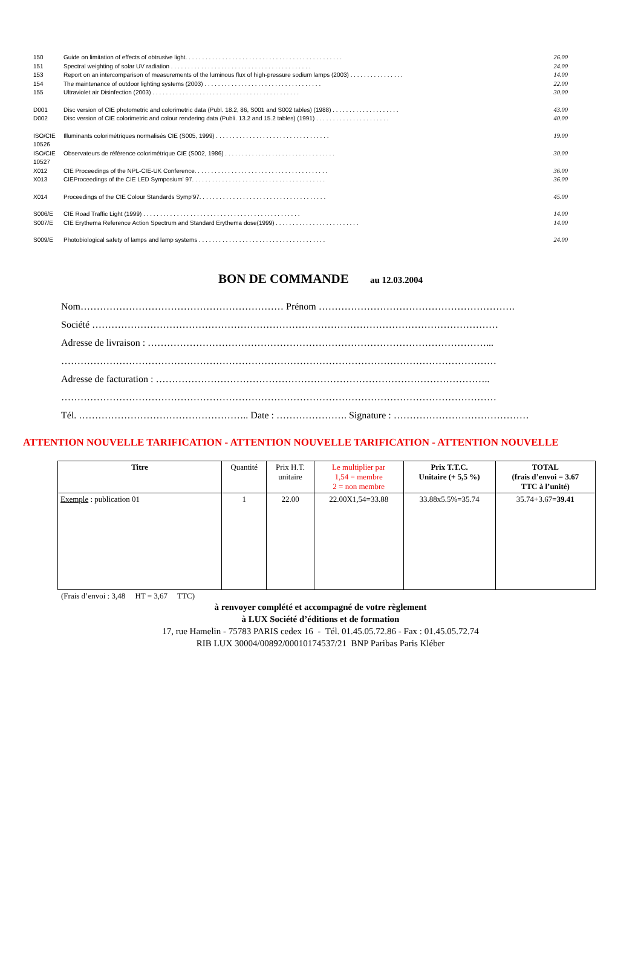| 150 | Guide on limitation of effects of obtrusive light. . . . . . . . . . . . . . . . . . . . . . . . . . . . . . . . . . . . . . . . . . . . . . . | 26.00 |
| 151 | Spectral weighting of solar UV radiation . . . . . . . . . . . . . . . . . . . . . . . . . . . . . . . . . . . . . . . . . . | 24.00 |
| 153 | Report on an intercomparison of measurements of the luminous flux of high-pressure sodium lamps (2003) . . . . . . . . . . . . . . . . | 14.00 |
| 154 | The maintenance of outdoor lighting systems (2003) . . . . . . . . . . . . . . . . . . . . . . . . . . . . . . . . . . . | 22.00 |
| 155 | Ultraviolet air Disinfection (2003) . . . . . . . . . . . . . . . . . . . . . . . . . . . . . . . . . . . . . . . . . . . . | 30.00 |
| D001 | Disc version of CIE photometric and colorimetric data (Publ. 18.2, 86, S001 and S002 tables) (1988) . . . . . . . . . . . . . . . . . . . . | 43.00 |
| D002 | Disc version of CIE colorimetric and colour rendering data (Publi. 13.2 and 15.2 tables) (1991) . . . . . . . . . . . . . . . . . . . . . . | 40.00 |
| ISO/CIE 10526 | Illuminants colorimétriques normalisés CIE (S005, 1999) . . . . . . . . . . . . . . . . . . . . . . . . . . . . . . . . . . | 19.00 |
| ISO/CIE 10527 | Observateurs de référence colorimétrique CIE (S002, 1986) . . . . . . . . . . . . . . . . . . . . . . . . . . . . . . . . . | 30.00 |
| X012 | CIE Proceedings of the NPL-CIE-UK Conference. . . . . . . . . . . . . . . . . . . . . . . . . . . . . . . . . . . . . . . . | 36.00 |
| X013 | CIEProceedings of the CIE LED Symposium' 97. . . . . . . . . . . . . . . . . . . . . . . . . . . . . . . . . . . . . . . . | 36.00 |
| X014 | Proceedings of the CIE Colour Standards Symp'97. . . . . . . . . . . . . . . . . . . . . . . . . . . . . . . . . . . . . . | 45.00 |
| S006/E | CIE Road Traffic Light (1999) . . . . . . . . . . . . . . . . . . . . . . . . . . . . . . . . . . . . . . . . . . . . . . . | 14.00 |
| S007/E | CIE Erythema Reference Action Spectrum and Standard Erythema dose(1999) . . . . . . . . . . . . . . . . . . . . . . . . . | 14.00 |
| S009/E | Photobiological safety of lamps and lamp systems . . . . . . . . . . . . . . . . . . . . . . . . . . . . . . . . . . . . . . | 24.00 |
BON DE COMMANDE au 12.03.2004
Nom……………………………………………………… Prénom …………………………………………………….
Société ………………………………………………………………………………………………………………
Adresse de livraison : ……………………………………………………………………………………………...
………………………………………………………………………………………………………………………
Adresse de facturation : …………………………………………………………………………………………..
………………………………………………………………………………………………………………………
Tél. …………………………………………….. Date : …………………. Signature : ……………………………………
ATTENTION NOUVELLE TARIFICATION - ATTENTION NOUVELLE TARIFICATION - ATTENTION NOUVELLE
| Titre | Quantité | Prix H.T. unitaire | Le multiplier par 1,54 = membre 2 = non membre | Prix T.T.C. Unitaire (+ 5,5 %) | TOTAL (frais d’envoi = 3.67 TTC à l’unité) |
| --- | --- | --- | --- | --- | --- |
| Exemple : publication 01 | 1 | 22.00 | 22.00X1,54=33.88 | 33.88x5.5%=35.74 | 35.74+3.67= 39.41 |
(Frais d’envoi : 3,48 HT = 3,67 TTC)
à renvoyer complété et accompagné de votre règlement
à LUX Société d’éditions et de formation
17, rue Hamelin - 75783 PARIS cedex 16 - Tél. 01.45.05.72.86 - Fax : 01.45.05.72.74
RIB LUX 30004/00892/00010174537/21 BNP Paribas Paris Kléber